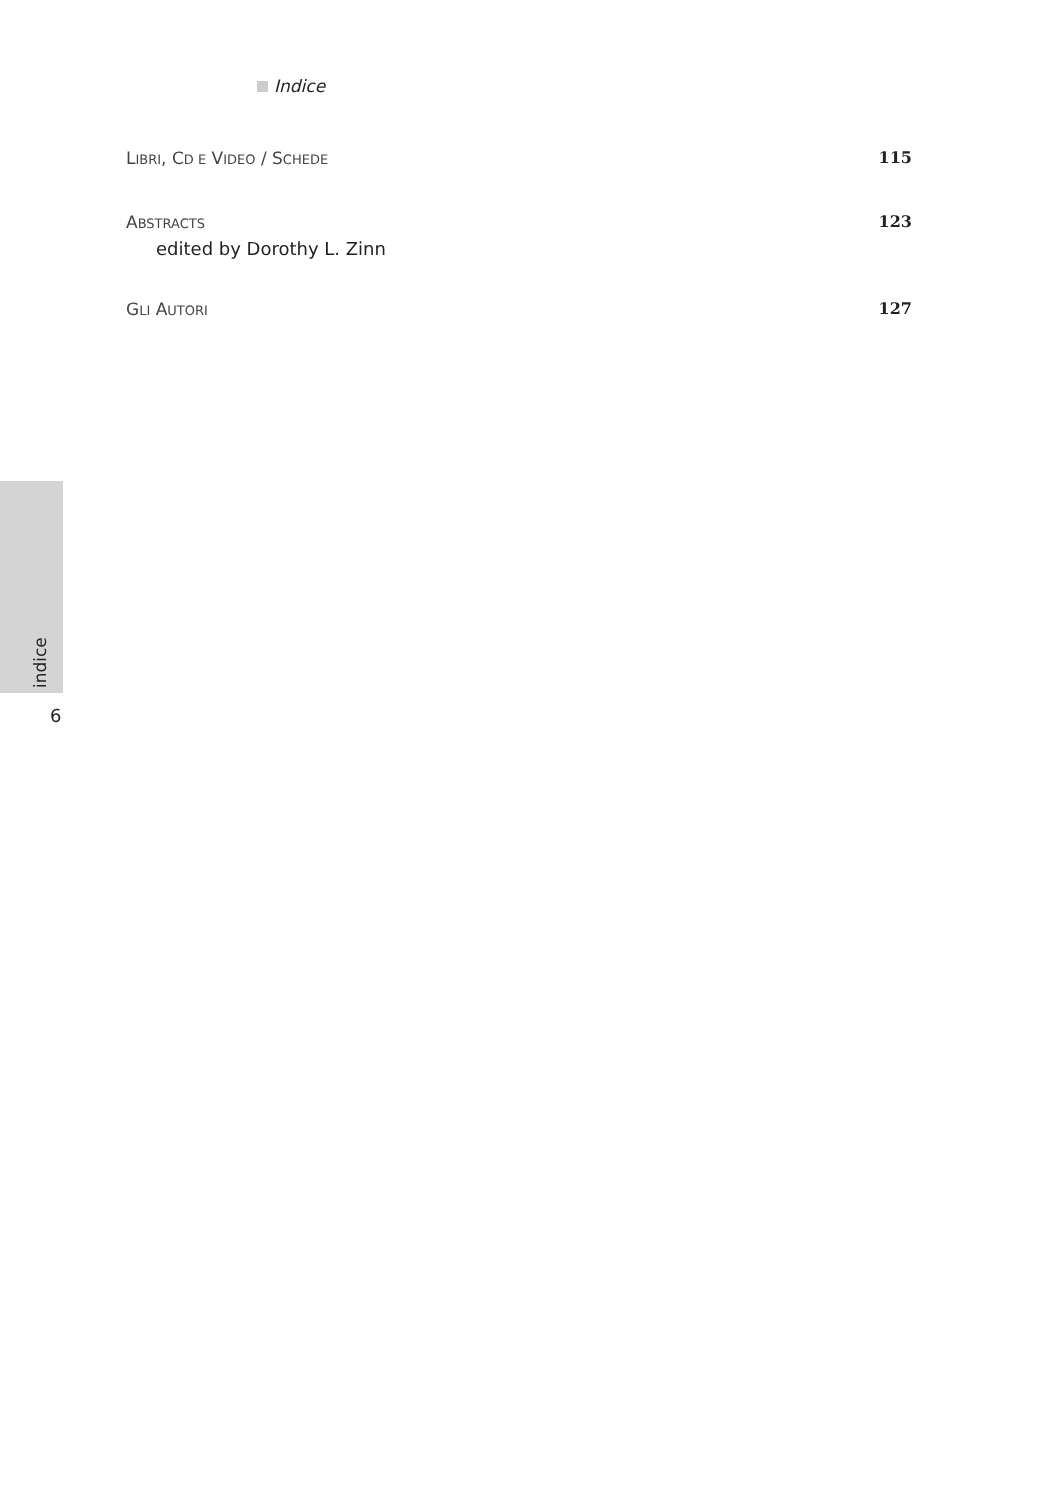Indice
LIBRI, CD E VIDEO / SCHEDE 115
ABSTRACTS 123
edited by Dorothy L. Zinn
GLI AUTORI 127
indice
6